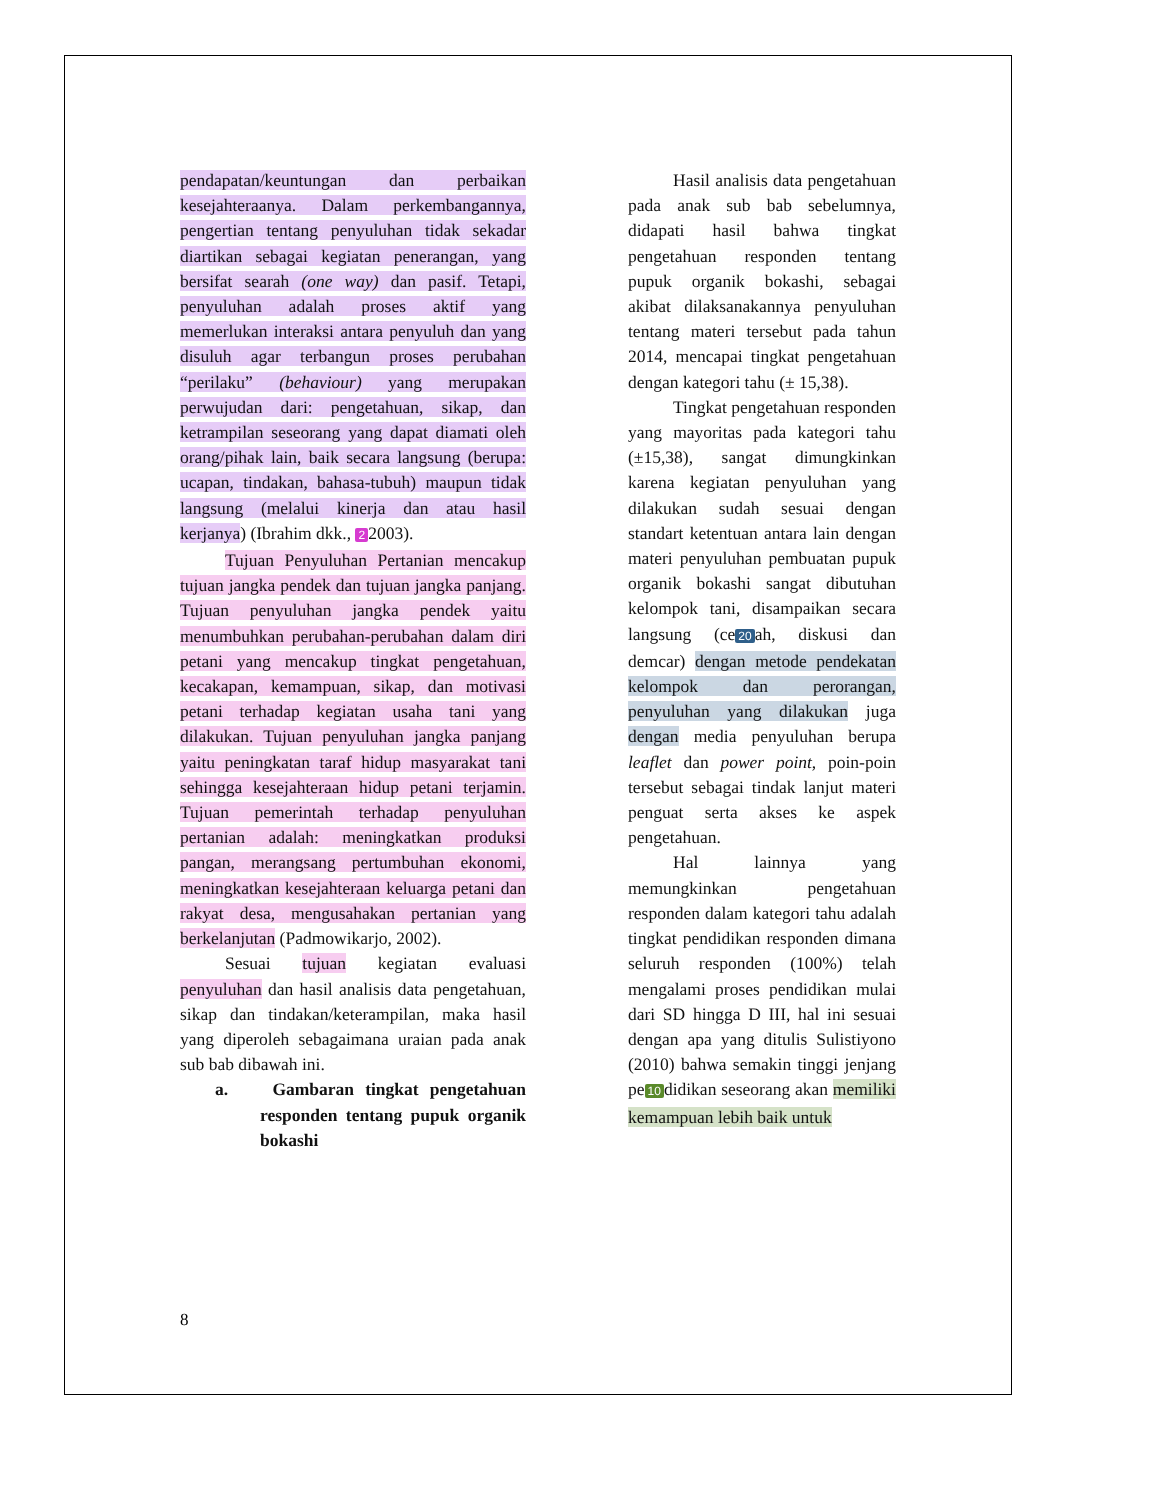pendapatan/keuntungan dan perbaikan kesejahteraanya. Dalam perkembangannya, pengertian tentang penyuluhan tidak sekadar diartikan sebagai kegiatan penerangan, yang bersifat searah (one way) dan pasif. Tetapi, penyuluhan adalah proses aktif yang memerlukan interaksi antara penyuluh dan yang disuluh agar terbangun proses perubahan “perilaku” (behaviour) yang merupakan perwujudan dari: pengetahuan, sikap, dan ketrampilan seseorang yang dapat diamati oleh orang/pihak lain, baik secara langsung (berupa: ucapan, tindakan, bahasa-tubuh) maupun tidak langsung (melalui kinerja dan atau hasil kerjanya) (Ibrahim dkk., 2 2003).
Tujuan Penyuluhan Pertanian mencakup tujuan jangka pendek dan tujuan jangka panjang. Tujuan penyuluhan jangka pendek yaitu menumbuhkan perubahan-perubahan dalam diri petani yang mencakup tingkat pengetahuan, kecakapan, kemampuan, sikap, dan motivasi petani terhadap kegiatan usaha tani yang dilakukan. Tujuan penyuluhan jangka panjang yaitu peningkatan taraf hidup masyarakat tani sehingga kesejahteraan hidup petani terjamin. Tujuan pemerintah terhadap penyuluhan pertanian adalah: meningkatkan produksi pangan, merangsang pertumbuhan ekonomi, meningkatkan kesejahteraan keluarga petani dan rakyat desa, mengusahakan pertanian yang berkelanjutan (Padmowikarjo, 2002).
Sesuai tujuan kegiatan evaluasi penyuluhan dan hasil analisis data pengetahuan, sikap dan tindakan/keterampilan, maka hasil yang diperoleh sebagaimana uraian pada anak sub bab dibawah ini.
a. Gambaran tingkat pengetahuan responden tentang pupuk organik bokashi
Hasil analisis data pengetahuan pada anak sub bab sebelumnya, didapati hasil bahwa tingkat pengetahuan responden tentang pupuk organik bokashi, sebagai akibat dilaksanakannya penyuluhan tentang materi tersebut pada tahun 2014, mencapai tingkat pengetahuan dengan kategori tahu (± 15,38).
Tingkat pengetahuan responden yang mayoritas pada kategori tahu (±15,38), sangat dimungkinkan karena kegiatan penyuluhan yang dilakukan sudah sesuai dengan standart ketentuan antara lain dengan materi penyuluhan pembuatan pupuk organik bokashi sangat dibutuhan kelompok tani, disampaikan secara langsung (ce 20 ah, diskusi dan demcar) dengan metode pendekatan kelompok dan perorangan, penyuluhan yang dilakukan juga dengan media penyuluhan berupa leaflet dan power point, poin-poin tersebut sebagai tindak lanjut materi penguat serta akses ke aspek pengetahuan.
Hal lainnya yang memungkinkan pengetahuan responden dalam kategori tahu adalah tingkat pendidikan responden dimana seluruh responden (100%) telah mengalami proses pendidikan mulai dari SD hingga D III, hal ini sesuai dengan apa yang ditulis Sulistiyono (2010) bahwa semakin tinggi jenjang pe 10 didikan seseorang akan memiliki kemampuan lebih baik untuk
8